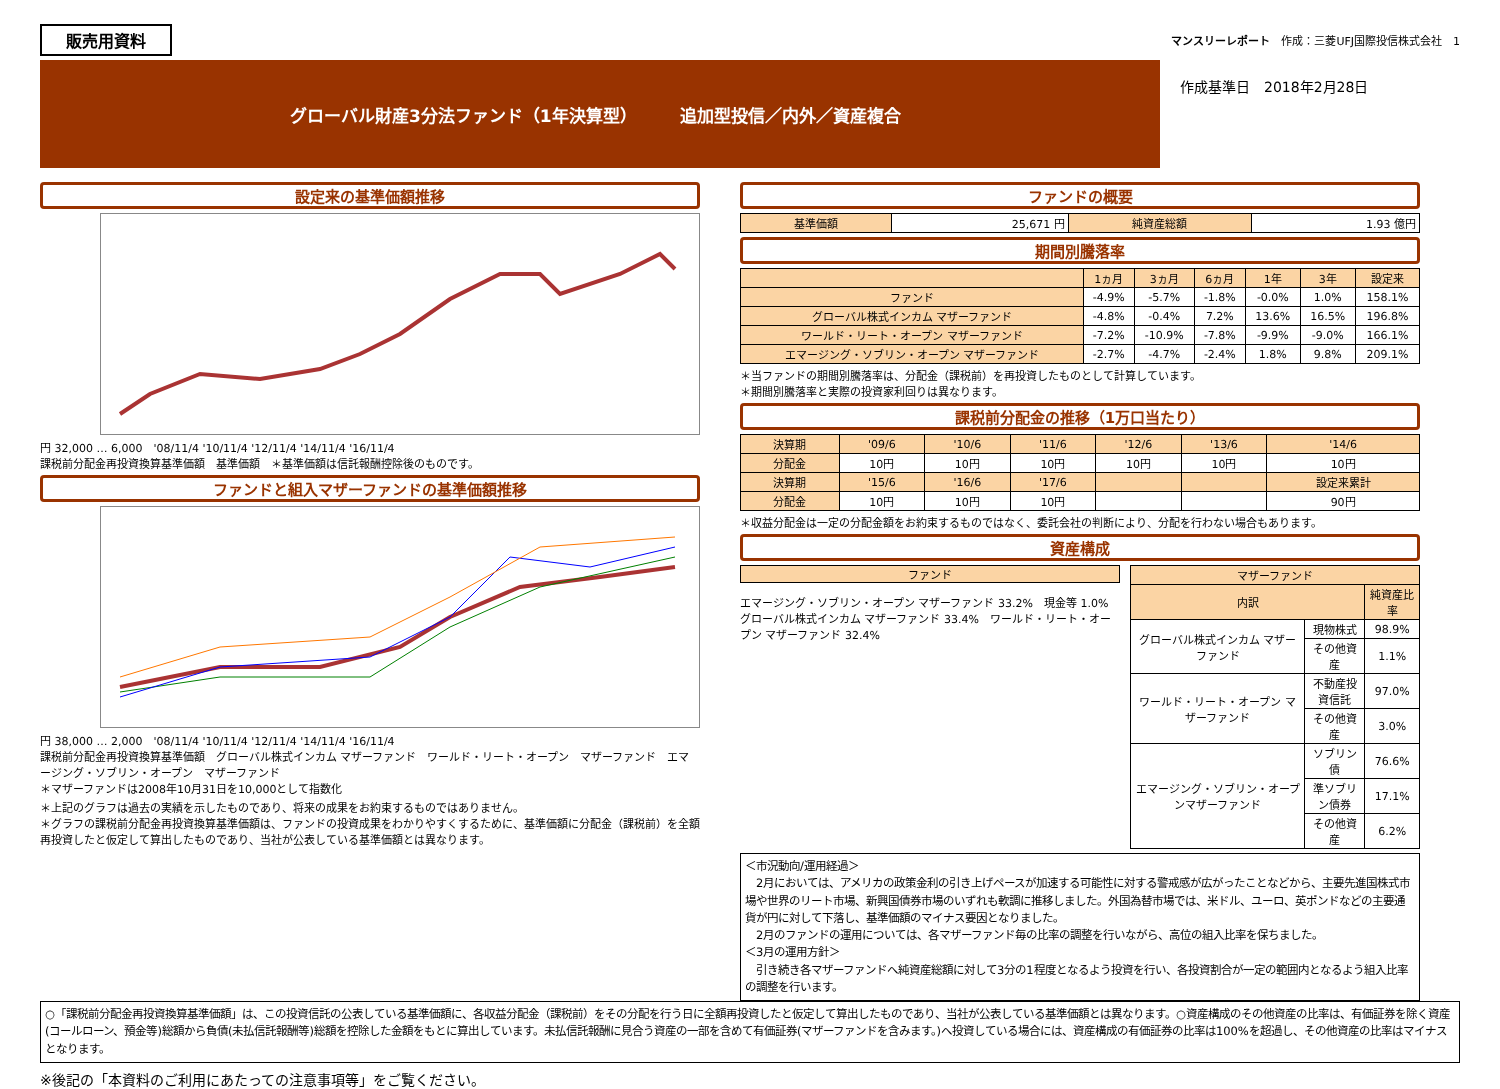販売用資料 マンスリーレポート　作成：三菱UFJ国際投信株式会社　1
グローバル財産3分法ファンド（1年決算型）　　　追加型投信／内外／資産複合
作成基準日　2018年2月28日
設定来の基準価額推移
円 32,000 … 6,000　'08/11/4 '10/11/4 '12/11/4 '14/11/4 '16/11/4
課税前分配金再投資換算基準価額　基準価額　＊基準価額は信託報酬控除後のものです。
ファンドと組入マザーファンドの基準価額推移
円 38,000 … 2,000　'08/11/4 '10/11/4 '12/11/4 '14/11/4 '16/11/4
課税前分配金再投資換算基準価額　グローバル株式インカム マザーファンド　ワールド・リート・オープン　マザーファンド　エマージング・ソブリン・オープン　マザーファンド
＊マザーファンドは2008年10月31日を10,000として指数化
＊上記のグラフは過去の実績を示したものであり、将来の成果をお約束するものではありません。
＊グラフの課税前分配金再投資換算基準価額は、ファンドの投資成果をわかりやすくするために、基準価額に分配金（課税前）を全額再投資したと仮定して算出したものであり、当社が公表している基準価額とは異なります。
ファンドの概要
| 基準価額 | 25,671 円 | 純資産総額 | 1.93 億円 |
期間別騰落率
| | 1ヵ月 | 3ヵ月 | 6ヵ月 | 1年 | 3年 | 設定来 |
| --- | --- | --- | --- | --- | --- | --- |
| ファンド | -4.9% | -5.7% | -1.8% | -0.0% | 1.0% | 158.1% |
| グローバル株式インカム マザーファンド | -4.8% | -0.4% | 7.2% | 13.6% | 16.5% | 196.8% |
| ワールド・リート・オープン マザーファンド | -7.2% | -10.9% | -7.8% | -9.9% | -9.0% | 166.1% |
| エマージング・ソブリン・オープン マザーファンド | -2.7% | -4.7% | -2.4% | 1.8% | 9.8% | 209.1% |
＊当ファンドの期間別騰落率は、分配金（課税前）を再投資したものとして計算しています。
＊期間別騰落率と実際の投資家利回りは異なります。
課税前分配金の推移（1万口当たり）
| 決算期 | '09/6 | '10/6 | '11/6 | '12/6 | '13/6 | '14/6 |
| 分配金 | 10円 | 10円 | 10円 | 10円 | 10円 | 10円 |
| 決算期 | '15/6 | '16/6 | '17/6 | | | 設定来累計 |
| 分配金 | 10円 | 10円 | 10円 | | | 90円 |
＊収益分配金は一定の分配金額をお約束するものではなく、委託会社の判断により、分配を行わない場合もあります。
資産構成
ファンド
エマージング・ソブリン・オープン マザーファンド 33.2%　現金等 1.0%　グローバル株式インカム マザーファンド 33.4%　ワールド・リート・オープン マザーファンド 32.4%
| マザーファンド | | |
| --- | --- | --- |
| 内訳 | | 純資産比率 |
| グローバル株式インカム マザーファンド | 現物株式 | 98.9% |
| | その他資産 | 1.1% |
| ワールド・リート・オープン マザーファンド | 不動産投資信託 | 97.0% |
| | その他資産 | 3.0% |
| エマージング・ソブリン・オープンマザーファンド | ソブリン債 | 76.6% |
| | 準ソブリン債券 | 17.1% |
| | その他資産 | 6.2% |
＜市況動向/運用経過＞
　2月においては、アメリカの政策金利の引き上げペースが加速する可能性に対する警戒感が広がったことなどから、主要先進国株式市場や世界のリート市場、新興国債券市場のいずれも軟調に推移しました。外国為替市場では、米ドル、ユーロ、英ポンドなどの主要通貨が円に対して下落し、基準価額のマイナス要因となりました。
　2月のファンドの運用については、各マザーファンド毎の比率の調整を行いながら、高位の組入比率を保ちました。
＜3月の運用方針＞
　引き続き各マザーファンドへ純資産総額に対して3分の1程度となるよう投資を行い、各投資割合が一定の範囲内となるよう組入比率の調整を行います。
○「課税前分配金再投資換算基準価額」は、この投資信託の公表している基準価額に、各収益分配金（課税前）をその分配を行う日に全額再投資したと仮定して算出したものであり、当社が公表している基準価額とは異なります。○資産構成のその他資産の比率は、有価証券を除く資産(コールローン、預金等)総額から負債(未払信託報酬等)総額を控除した金額をもとに算出しています。未払信託報酬に見合う資産の一部を含めて有価証券(マザーファンドを含みます。)へ投資している場合には、資産構成の有価証券の比率は100%を超過し、その他資産の比率はマイナスとなります。
※後記の「本資料のご利用にあたっての注意事項等」をご覧ください。